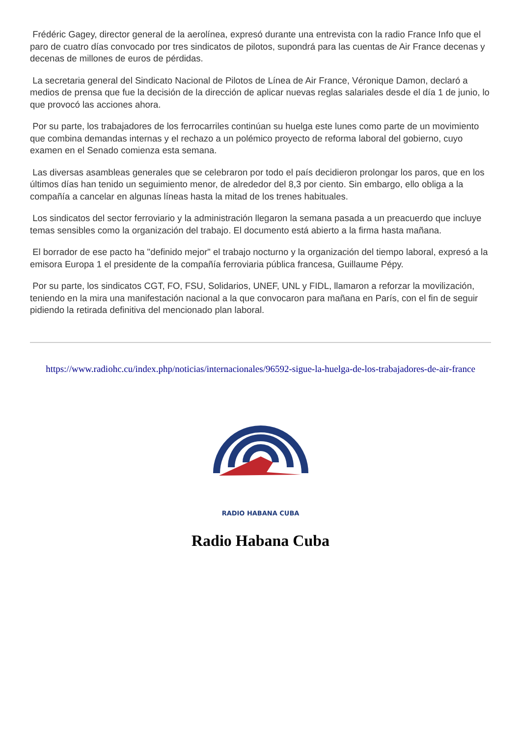Frédéric Gagey, director general de la aerolínea, expresó durante una entrevista con la radio France Info que el paro de cuatro días convocado por tres sindicatos de pilotos, supondrá para las cuentas de Air France decenas y decenas de millones de euros de pérdidas.
La secretaria general del Sindicato Nacional de Pilotos de Línea de Air France, Véronique Damon, declaró a medios de prensa que fue la decisión de la dirección de aplicar nuevas reglas salariales desde el día 1 de junio, lo que provocó las acciones ahora.
Por su parte, los trabajadores de los ferrocarriles continúan su huelga este lunes como parte de un movimiento que combina demandas internas y el rechazo a un polémico proyecto de reforma laboral del gobierno, cuyo examen en el Senado comienza esta semana.
Las diversas asambleas generales que se celebraron por todo el país decidieron prolongar los paros, que en los últimos días han tenido un seguimiento menor, de alrededor del 8,3 por ciento. Sin embargo, ello obliga a la compañía a cancelar en algunas líneas hasta la mitad de los trenes habituales.
Los sindicatos del sector ferroviario y la administración llegaron la semana pasada a un preacuerdo que incluye temas sensibles como la organización del trabajo. El documento está abierto a la firma hasta mañana.
El borrador de ese pacto ha "definido mejor" el trabajo nocturno y la organización del tiempo laboral, expresó a la emisora Europa 1 el presidente de la compañía ferroviaria pública francesa, Guillaume Pépy.
Por su parte, los sindicatos CGT, FO, FSU, Solidarios, UNEF, UNL y FIDL, llamaron a reforzar la movilización, teniendo en la mira una manifestación nacional a la que convocaron para mañana en París, con el fin de seguir pidiendo la retirada definitiva del mencionado plan laboral.
https://www.radiohc.cu/index.php/noticias/internacionales/96592-sigue-la-huelga-de-los-trabajadores-de-air-france
RADIO HABANA CUBA
Radio Habana Cuba